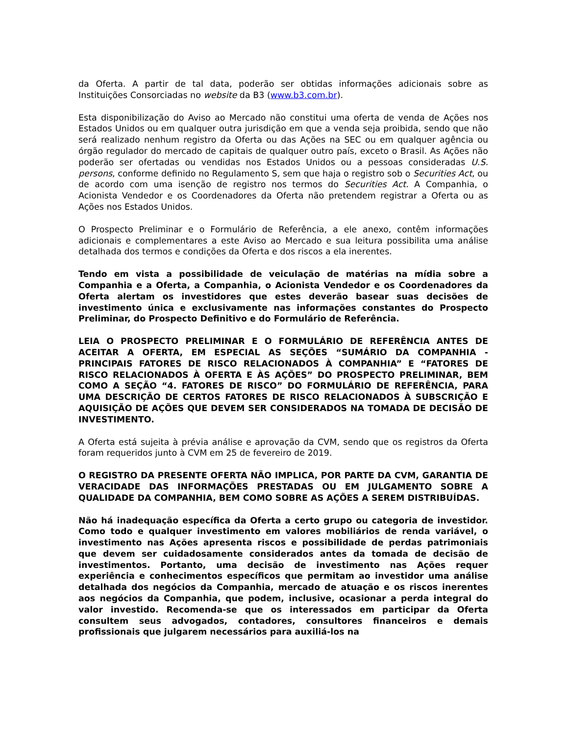da Oferta. A partir de tal data, poderão ser obtidas informações adicionais sobre as Instituições Consorciadas no website da B3 (www.b3.com.br).
Esta disponibilização do Aviso ao Mercado não constitui uma oferta de venda de Ações nos Estados Unidos ou em qualquer outra jurisdição em que a venda seja proibida, sendo que não será realizado nenhum registro da Oferta ou das Ações na SEC ou em qualquer agência ou órgão regulador do mercado de capitais de qualquer outro país, exceto o Brasil. As Ações não poderão ser ofertadas ou vendidas nos Estados Unidos ou a pessoas consideradas U.S. persons, conforme definido no Regulamento S, sem que haja o registro sob o Securities Act, ou de acordo com uma isenção de registro nos termos do Securities Act. A Companhia, o Acionista Vendedor e os Coordenadores da Oferta não pretendem registrar a Oferta ou as Ações nos Estados Unidos.
O Prospecto Preliminar e o Formulário de Referência, a ele anexo, contêm informações adicionais e complementares a este Aviso ao Mercado e sua leitura possibilita uma análise detalhada dos termos e condições da Oferta e dos riscos a ela inerentes.
Tendo em vista a possibilidade de veiculação de matérias na mídia sobre a Companhia e a Oferta, a Companhia, o Acionista Vendedor e os Coordenadores da Oferta alertam os investidores que estes deverão basear suas decisões de investimento única e exclusivamente nas informações constantes do Prospecto Preliminar, do Prospecto Definitivo e do Formulário de Referência.
LEIA O PROSPECTO PRELIMINAR E O FORMULÁRIO DE REFERÊNCIA ANTES DE ACEITAR A OFERTA, EM ESPECIAL AS SEÇÕES “SUMÁRIO DA COMPANHIA - PRINCIPAIS FATORES DE RISCO RELACIONADOS À COMPANHIA” E “FATORES DE RISCO RELACIONADOS À OFERTA E ÀS AÇÕES” DO PROSPECTO PRELIMINAR, BEM COMO A SEÇÃO “4. FATORES DE RISCO” DO FORMULÁRIO DE REFERÊNCIA, PARA UMA DESCRIÇÃO DE CERTOS FATORES DE RISCO RELACIONADOS À SUBSCRIÇÃO E AQUISIÇÃO DE AÇÕES QUE DEVEM SER CONSIDERADOS NA TOMADA DE DECISÃO DE INVESTIMENTO.
A Oferta está sujeita à prévia análise e aprovação da CVM, sendo que os registros da Oferta foram requeridos junto à CVM em 25 de fevereiro de 2019.
O REGISTRO DA PRESENTE OFERTA NÃO IMPLICA, POR PARTE DA CVM, GARANTIA DE VERACIDADE DAS INFORMAÇÕES PRESTADAS OU EM JULGAMENTO SOBRE A QUALIDADE DA COMPANHIA, BEM COMO SOBRE AS AÇÕES A SEREM DISTRIBUÍDAS.
Não há inadequação específica da Oferta a certo grupo ou categoria de investidor. Como todo e qualquer investimento em valores mobiliários de renda variável, o investimento nas Ações apresenta riscos e possibilidade de perdas patrimoniais que devem ser cuidadosamente considerados antes da tomada de decisão de investimentos. Portanto, uma decisão de investimento nas Ações requer experiência e conhecimentos específicos que permitam ao investidor uma análise detalhada dos negócios da Companhia, mercado de atuação e os riscos inerentes aos negócios da Companhia, que podem, inclusive, ocasionar a perda integral do valor investido. Recomenda-se que os interessados em participar da Oferta consultem seus advogados, contadores, consultores financeiros e demais profissionais que julgarem necessários para auxiliá-los na